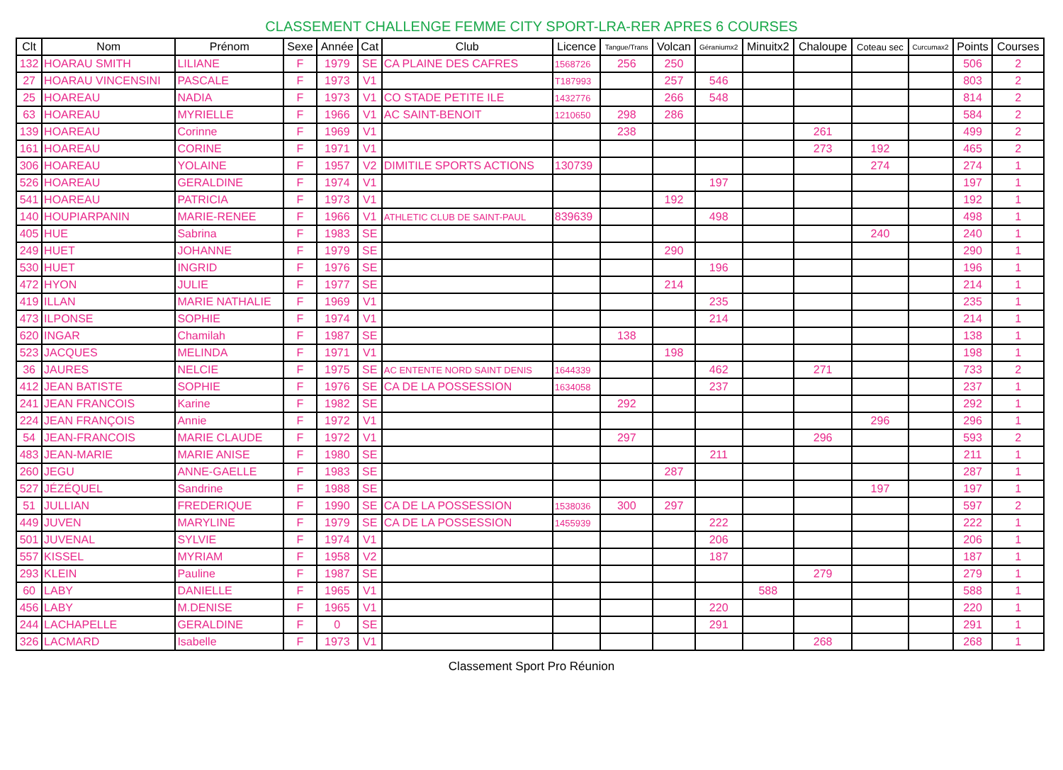CLASSEMENT CHALLENGE FEMME CITY SPORT-LRA-RER APRES 6 COURSES
| Clt | Nom | Prénom | Sexe | Année | Cat | Club | Licence | Tangue/Trans | Volcan | Géraniumx2 | Minuitx2 | Chaloupe | Coteau sec | Curcumax2 | Points | Courses |
| --- | --- | --- | --- | --- | --- | --- | --- | --- | --- | --- | --- | --- | --- | --- | --- | --- |
| 132 | HOARAU SMITH | LILIANE | F | 1979 | SE | CA PLAINE DES CAFRES | 1568726 | 256 | 250 | | | | | | 506 | 2 |
| 27 | HOARAU VINCENSINI | PASCALE | F | 1973 | V1 | | T187993 | | 257 | 546 | | | | | 803 | 2 |
| 25 | HOAREAU | NADIA | F | 1973 | V1 | CO STADE PETITE ILE | 1432776 | | 266 | 548 | | | | | 814 | 2 |
| 63 | HOAREAU | MYRIELLE | F | 1966 | V1 | AC SAINT-BENOIT | 1210650 | 298 | 286 | | | | | | 584 | 2 |
| 139 | HOAREAU | Corinne | F | 1969 | V1 | | | 238 | | | | 261 | | | 499 | 2 |
| 161 | HOAREAU | CORINE | F | 1971 | V1 | | | | | | | 273 | 192 | | 465 | 2 |
| 306 | HOAREAU | YOLAINE | F | 1957 | V2 | DIMITILE SPORTS ACTIONS | 130739 | | | | | | 274 | | 274 | 1 |
| 526 | HOAREAU | GERALDINE | F | 1974 | V1 | | | | | 197 | | | | | 197 | 1 |
| 541 | HOAREAU | PATRICIA | F | 1973 | V1 | | | | 192 | | | | | | 192 | 1 |
| 140 | HOUPIARPANIN | MARIE-RENEE | F | 1966 | V1 | ATHLETIC CLUB DE SAINT-PAUL | 839639 | | | 498 | | | | | 498 | 1 |
| 405 | HUE | Sabrina | F | 1983 | SE | | | | | | | | 240 | | 240 | 1 |
| 249 | HUET | JOHANNE | F | 1979 | SE | | | | 290 | | | | | | 290 | 1 |
| 530 | HUET | INGRID | F | 1976 | SE | | | | | 196 | | | | | 196 | 1 |
| 472 | HYON | JULIE | F | 1977 | SE | | | | 214 | | | | | | 214 | 1 |
| 419 | ILLAN | MARIE NATHALIE | F | 1969 | V1 | | | | | 235 | | | | | 235 | 1 |
| 473 | ILPONSE | SOPHIE | F | 1974 | V1 | | | | | 214 | | | | | 214 | 1 |
| 620 | INGAR | Chamilah | F | 1987 | SE | | | 138 | | | | | | | 138 | 1 |
| 523 | JACQUES | MELINDA | F | 1971 | V1 | | | | 198 | | | | | | 198 | 1 |
| 36 | JAURES | NELCIE | F | 1975 | SE | AC ENTENTE NORD SAINT DENIS | 1644339 | | | 462 | | 271 | | | 733 | 2 |
| 412 | JEAN BATISTE | SOPHIE | F | 1976 | SE | CA DE LA POSSESSION | 1634058 | | | 237 | | | | | 237 | 1 |
| 241 | JEAN FRANCOIS | Karine | F | 1982 | SE | | | 292 | | | | | | | 292 | 1 |
| 224 | JEAN FRANÇOIS | Annie | F | 1972 | V1 | | | | | | | | 296 | | 296 | 1 |
| 54 | JEAN-FRANCOIS | MARIE CLAUDE | F | 1972 | V1 | | | 297 | | | | 296 | | | 593 | 2 |
| 483 | JEAN-MARIE | MARIE ANISE | F | 1980 | SE | | | | | 211 | | | | | 211 | 1 |
| 260 | JEGU | ANNE-GAELLE | F | 1983 | SE | | | | 287 | | | | | | 287 | 1 |
| 527 | JÉZÉQUEL | Sandrine | F | 1988 | SE | | | | | | | | 197 | | 197 | 1 |
| 51 | JULLIAN | FREDERIQUE | F | 1990 | SE | CA DE LA POSSESSION | 1538036 | 300 | 297 | | | | | | 597 | 2 |
| 449 | JUVEN | MARYLINE | F | 1979 | SE | CA DE LA POSSESSION | 1455939 | | | 222 | | | | | 222 | 1 |
| 501 | JUVENAL | SYLVIE | F | 1974 | V1 | | | | | 206 | | | | | 206 | 1 |
| 557 | KISSEL | MYRIAM | F | 1958 | V2 | | | | | 187 | | | | | 187 | 1 |
| 293 | KLEIN | Pauline | F | 1987 | SE | | | | | | | 279 | | | 279 | 1 |
| 60 | LABY | DANIELLE | F | 1965 | V1 | | | | | | 588 | | | | 588 | 1 |
| 456 | LABY | M.DENISE | F | 1965 | V1 | | | | | 220 | | | | | 220 | 1 |
| 244 | LACHAPELLE | GERALDINE | F | 0 | SE | | | | | 291 | | | | | 291 | 1 |
| 326 | LACMARD | Isabelle | F | 1973 | V1 | | | | | | | 268 | | | 268 | 1 |
Classement Sport Pro Réunion